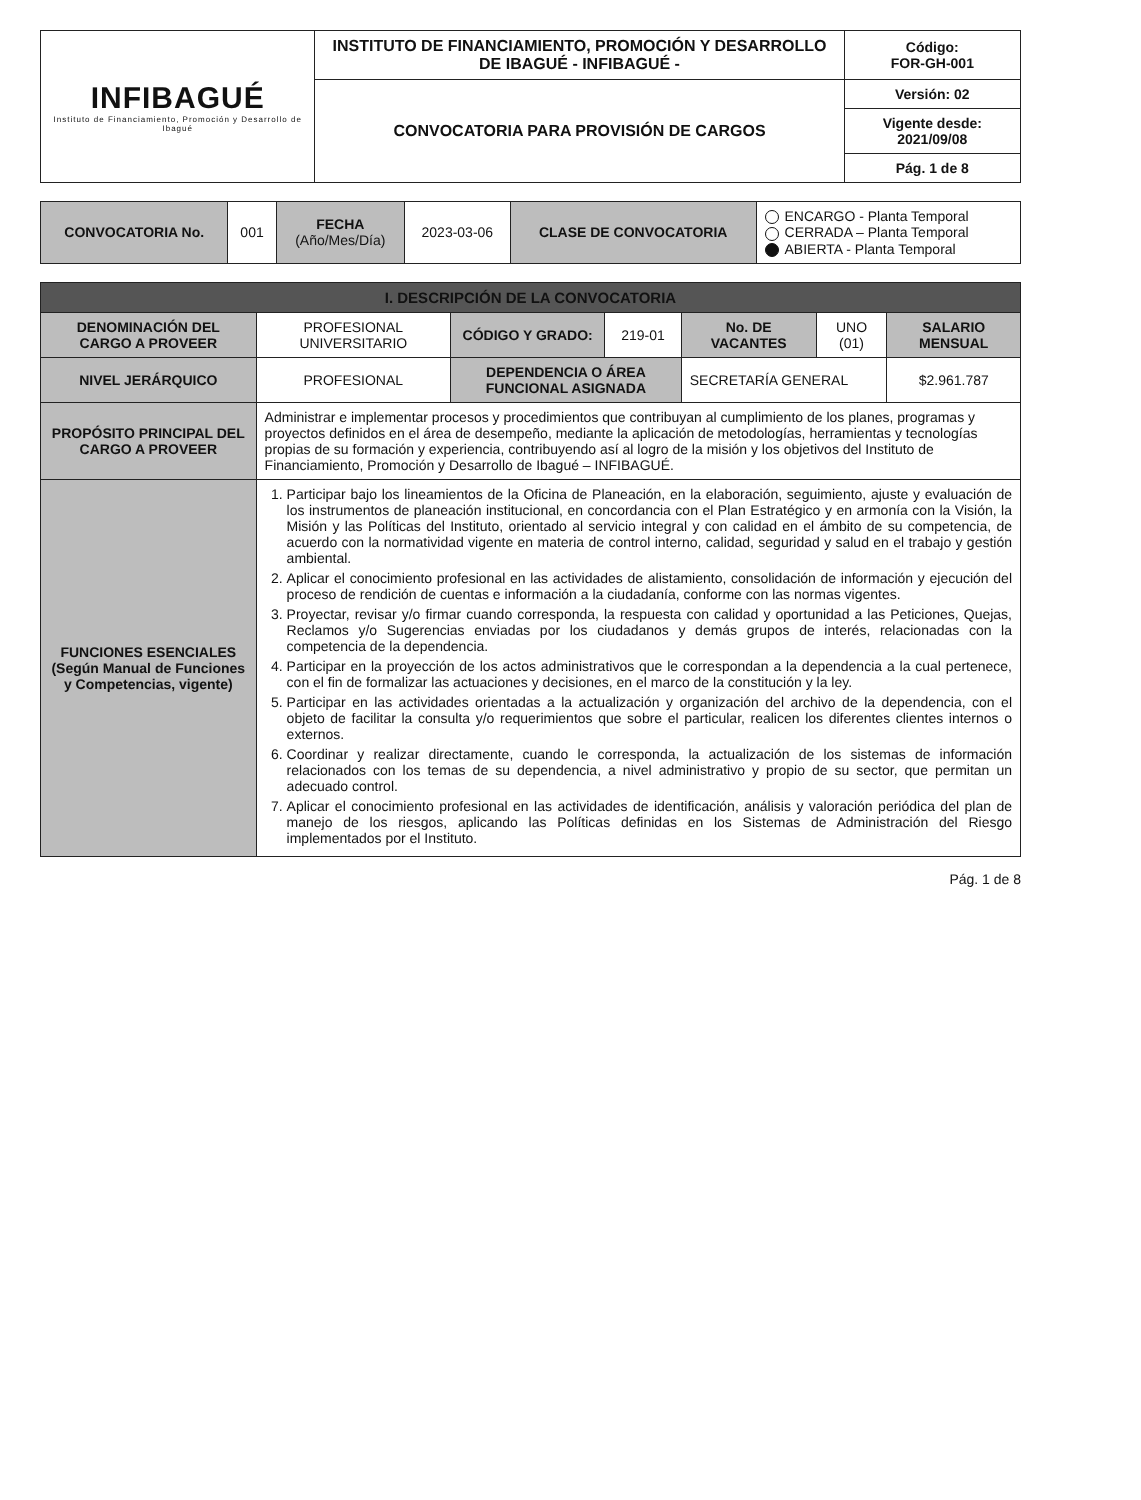| INFIBAGUÉ Instituto de Financiamiento, Promoción y Desarrollo de Ibagué | INSTITUTO DE FINANCIAMIENTO, PROMOCIÓN Y DESARROLLO DE IBAGUÉ - INFIBAGUÉ - | Código: FOR-GH-001 |
| | CONVOCATORIA PARA PROVISIÓN DE CARGOS | Versión: 02 |
| | | Vigente desde: 2021/09/08 |
| | | Pág. 1 de 8 |
| CONVOCATORIA No. | 001 | FECHA (Año/Mes/Día) | 2023-03-06 | CLASE DE CONVOCATORIA | ENCARGO - Planta Temporal CERRADA – Planta Temporal ABIERTA - Planta Temporal |
| I. DESCRIPCIÓN DE LA CONVOCATORIA | | | | | | |
| DENOMINACIÓN DEL CARGO A PROVEER | PROFESIONAL UNIVERSITARIO | CÓDIGO Y GRADO: | 219-01 | No. DE VACANTES | UNO (01) | SALARIO MENSUAL |
| NIVEL JERÁRQUICO | PROFESIONAL | DEPENDENCIA O ÁREA FUNCIONAL ASIGNADA | | SECRETARÍA GENERAL | | $2.961.787 |
| PROPÓSITO PRINCIPAL DEL CARGO A PROVEER | Administrar e implementar procesos y procedimientos que contribuyan al cumplimiento de los planes, programas y proyectos definidos en el área de desempeño, mediante la aplicación de metodologías, herramientas y tecnologías propias de su formación y experiencia, contribuyendo así al logro de la misión y los objetivos del Instituto de Financiamiento, Promoción y Desarrollo de Ibagué – INFIBAGUÉ. | | | | | |
| FUNCIONES ESENCIALES (Según Manual de Funciones y Competencias, vigente) | 1. Participar bajo los lineamientos de la Oficina de Planeación, en la elaboración, seguimiento, ajuste y evaluación de los instrumentos de planeación institucional, en concordancia con el Plan Estratégico y en armonía con la Visión, la Misión y las Políticas del Instituto, orientado al servicio integral y con calidad en el ámbito de su competencia, de acuerdo con la normatividad vigente en materia de control interno, calidad, seguridad y salud en el trabajo y gestión ambiental. 2. Aplicar el conocimiento profesional en las actividades de alistamiento, consolidación de información y ejecución del proceso de rendición de cuentas e información a la ciudadanía, conforme con las normas vigentes. 3. Proyectar, revisar y/o firmar cuando corresponda, la respuesta con calidad y oportunidad a las Peticiones, Quejas, Reclamos y/o Sugerencias enviadas por los ciudadanos y demás grupos de interés, relacionadas con la competencia de la dependencia. 4. Participar en la proyección de los actos administrativos que le correspondan a la dependencia a la cual pertenece, con el fin de formalizar las actuaciones y decisiones, en el marco de la constitución y la ley. 5. Participar en las actividades orientadas a la actualización y organización del archivo de la dependencia, con el objeto de facilitar la consulta y/o requerimientos que sobre el particular, realicen los diferentes clientes internos o externos. 6. Coordinar y realizar directamente, cuando le corresponda, la actualización de los sistemas de información relacionados con los temas de su dependencia, a nivel administrativo y propio de su sector, que permitan un adecuado control. 7. Aplicar el conocimiento profesional en las actividades de identificación, análisis y valoración periódica del plan de manejo de los riesgos, aplicando las Políticas definidas en los Sistemas de Administración del Riesgo implementados por el Instituto. | | | | | |
Pág. 1 de 8